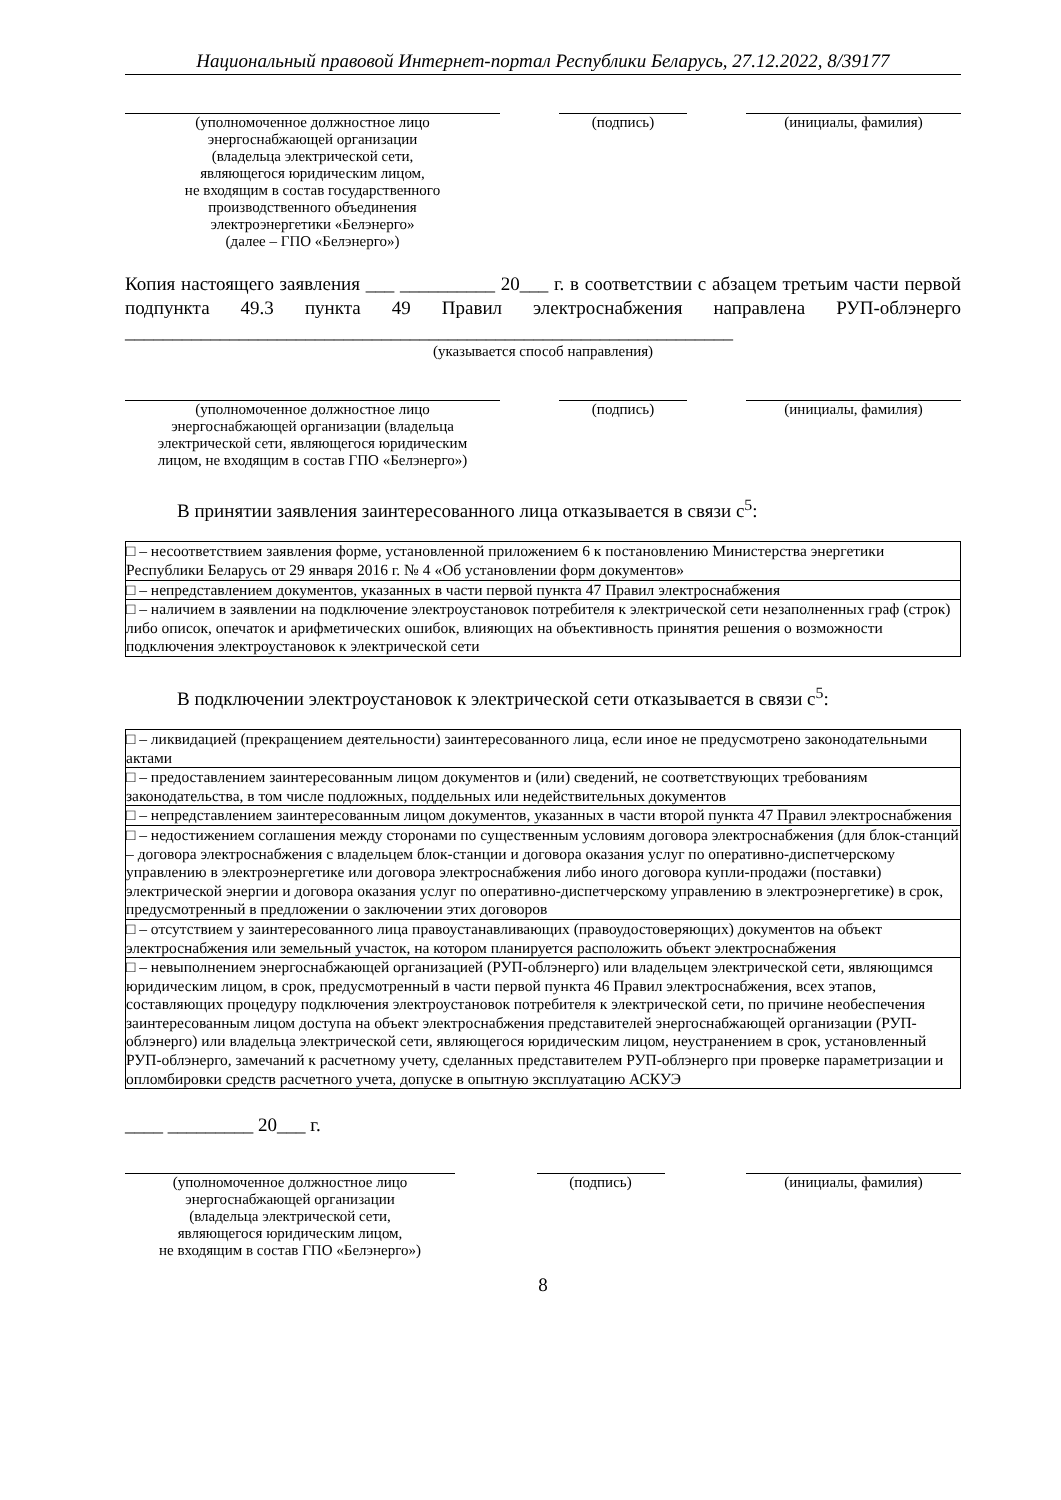Национальный правовой Интернет-портал Республики Беларусь, 27.12.2022, 8/39177
(уполномоченное должностное лицо
энергоснабжающей организации
(владельца электрической сети,
являющегося юридическим лицом,
не входящим в состав государственного
производственного объединения
электроэнергетики «Белэнерго»
(далее – ГПО «Белэнерго»)
(подпись) (инициалы, фамилия)
Копия настоящего заявления ___ __________ 20___ г. в соответствии с абзацем третьим части первой подпункта 49.3 пункта 49 Правил электроснабжения направлена РУП-облэнерго ________________________________________________________________
(указывается способ направления)
(уполномоченное должностное лицо
энергоснабжающей организации (владельца
электрической сети, являющегося юридическим
лицом, не входящим в состав ГПО «Белэнерго»)
(подпись) (инициалы, фамилия)
В принятии заявления заинтересованного лица отказывается в связи с<sup>5</sup>:
| □ – несоответствием заявления форме, установленной приложением 6 к постановлению Министерства энергетики Республики Беларусь от 29 января 2016 г. № 4 «Об установлении форм документов» |
| □ – непредставлением документов, указанных в части первой пункта 47 Правил электроснабжения |
| □ – наличием в заявлении на подключение электроустановок потребителя к электрической сети незаполненных граф (строк) либо описок, опечаток и арифметических ошибок, влияющих на объективность принятия решения о возможности подключения электроустановок к электрической сети |
В подключении электроустановок к электрической сети отказывается в связи с<sup>5</sup>:
| □ – ликвидацией (прекращением деятельности) заинтересованного лица, если иное не предусмотрено законодательными актами |
| □ – предоставлением заинтересованным лицом документов и (или) сведений, не соответствующих требованиям законодательства, в том числе подложных, поддельных или недействительных документов |
| □ – непредставлением заинтересованным лицом документов, указанных в части второй пункта 47 Правил электроснабжения |
| □ – недостижением соглашения между сторонами по существенным условиям договора электроснабжения (для блок-станций – договора электроснабжения с владельцем блок-станции и договора оказания услуг по оперативно-диспетчерскому управлению в электроэнергетике или договора электроснабжения либо иного договора купли-продажи (поставки) электрической энергии и договора оказания услуг по оперативно-диспетчерскому управлению в электроэнергетике) в срок, предусмотренный в предложении о заключении этих договоров |
| □ – отсутствием у заинтересованного лица правоустанавливающих (правоудостоверяющих) документов на объект электроснабжения или земельный участок, на котором планируется расположить объект электроснабжения |
| □ – невыполнением энергоснабжающей организацией (РУП-облэнерго) или владельцем электрической сети, являющимся юридическим лицом, в срок, предусмотренный в части первой пункта 46 Правил электроснабжения, всех этапов, составляющих процедуру подключения электроустановок потребителя к электрической сети, по причине необеспечения заинтересованным лицом доступа на объект электроснабжения представителей энергоснабжающей организации (РУП-облэнерго) или владельца электрической сети, являющегося юридическим лицом, неустранением в срок, установленный РУП-облэнерго, замечаний к расчетному учету, сделанных представителем РУП-облэнерго при проверке параметризации и опломбировки средств расчетного учета, допуске в опытную эксплуатацию АСКУЭ |
____ _________ 20___ г.
(уполномоченное должностное лицо
энергоснабжающей организации
(владельца электрической сети,
являющегося юридическим лицом,
не входящим в состав ГПО «Белэнерго»)
(подпись) (инициалы, фамилия)
8